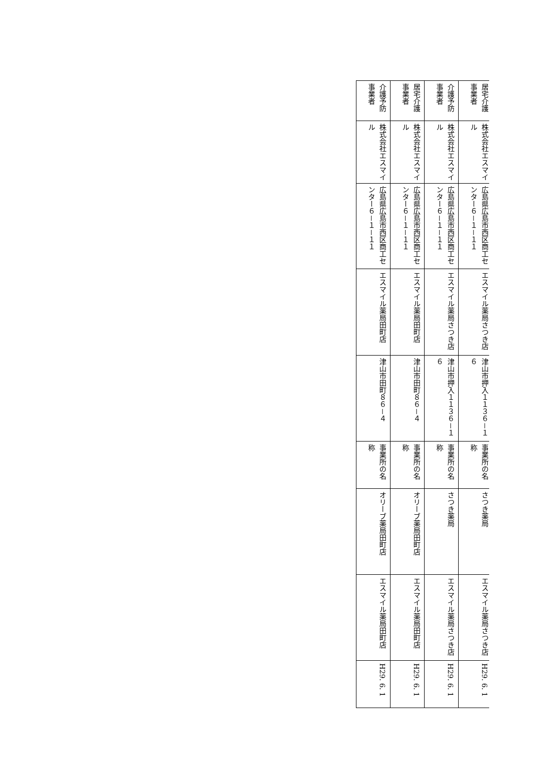| 居宅介護事業者 | 株式会社エスマイル | 広島県広島市西区商工センター６－１－１１ | エスマイル薬局さつき店 | 津山市押入１１３６－１６ | 事業所の名称 | さつき薬局 | エスマイル薬局さつき店 | H29. 6. 1 |
| 介護予防事業者 | 株式会社エスマイル | 広島県広島市西区商工センター６－１－１１ | エスマイル薬局さつき店 | 津山市押入１１３６－１６ | 事業所の名称 | さつき薬局 | エスマイル薬局さつき店 | H29. 6. 1 |
| 居宅介護事業者 | 株式会社エスマイル | 広島県広島市西区商工センター６－１－１１ | エスマイル薬局田町店 | 津山市田町８６－４ | 事業所の名称 | オリーブ薬局田町店 | エスマイル薬局田町店 | H29. 6. 1 |
| 介護予防事業者 | 株式会社エスマイル | 広島県広島市西区商工センター６－１－１１ | エスマイル薬局田町店 | 津山市田町８６－４ | 事業所の名称 | オリーブ薬局田町店 | エスマイル薬局田町店 | H29. 6. 1 |